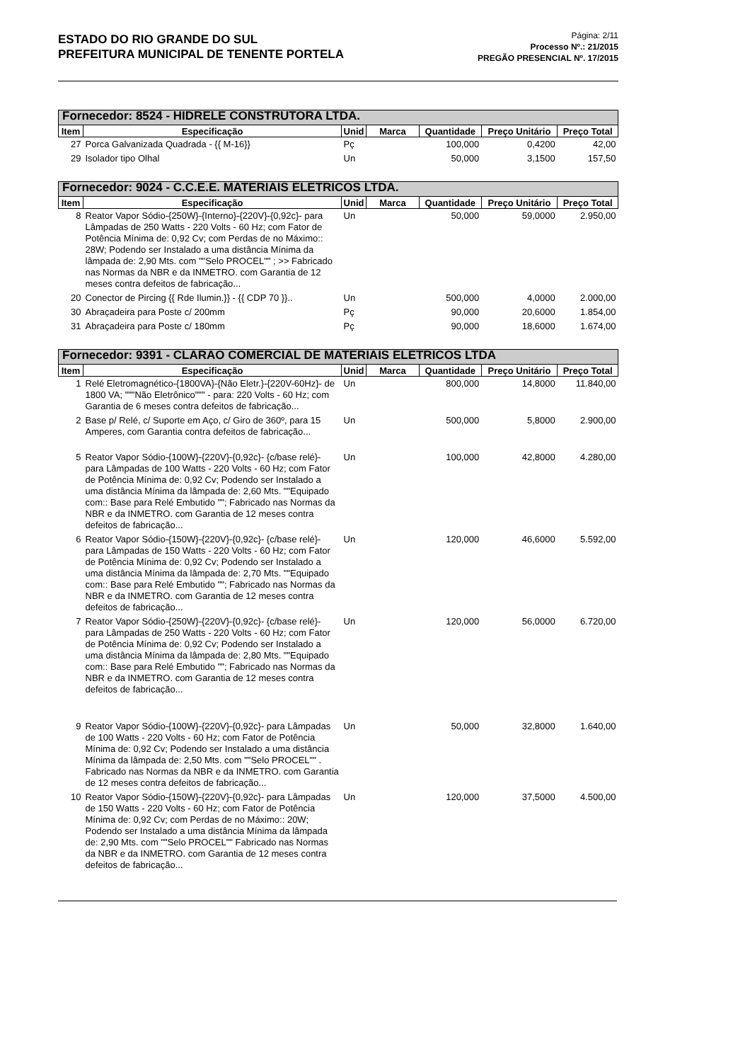ESTADO DO RIO GRANDE DO SUL
PREFEITURA MUNICIPAL DE TENENTE PORTELA
Página: 2/11
Processo Nº.: 21/2015
PREGÃO PRESENCIAL Nº. 17/2015
| Fornecedor: 8524 - HIDRELE CONSTRUTORA LTDA. | | | | | | |
| Item | Especificação | Unid | Marca | Quantidade | Preço Unitário | Preço Total |
| 27 | Porca Galvanizada Quadrada - {{ M-16}} | Pç | | 100,000 | 0,4200 | 42,00 |
| 29 | Isolador tipo Olhal | Un | | 50,000 | 3,1500 | 157,50 |
| Fornecedor: 9024 - C.C.E.E. MATERIAIS ELETRICOS LTDA. | | | | | | |
| Item | Especificação | Unid | Marca | Quantidade | Preço Unitário | Preço Total |
| 8 | Reator Vapor Sódio-{250W}-{Interno}-{220V}-{0,92c}- para Lâmpadas de 250 Watts - 220 Volts - 60 Hz; com Fator de Potência Mínima de: 0,92 Cv; com Perdas de no Máximo:: 28W; Podendo ser Instalado a uma distância Mínima da lâmpada de: 2,90 Mts. com ""Selo PROCEL"" ; >> Fabricado nas Normas da NBR e da INMETRO. com Garantia de 12 meses contra defeitos de fabricação... | Un | | 50,000 | 59,0000 | 2.950,00 |
| 20 | Conector de Pircing {{ Rde Ilumin.}} - {{ CDP 70 }}.. | Un | | 500,000 | 4,0000 | 2.000,00 |
| 30 | Abraçadeira para Poste c/ 200mm | Pç | | 90,000 | 20,6000 | 1.854,00 |
| 31 | Abraçadeira para Poste c/ 180mm | Pç | | 90,000 | 18,6000 | 1.674,00 |
| Fornecedor: 9391 - CLARAO COMERCIAL DE MATERIAIS ELETRICOS LTDA | | | | | | |
| Item | Especificação | Unid | Marca | Quantidade | Preço Unitário | Preço Total |
| 1 | Relé Eletromagnético-{1800VA}-{Não Eletr.}-{220V-60Hz}- de 1800 VA; """Não Eletrônico""" - para: 220 Volts - 60 Hz; com Garantia de 6 meses contra defeitos de fabricação... | Un | | 800,000 | 14,8000 | 11.840,00 |
| 2 | Base p/ Relé, c/ Suporte em Aço, c/ Giro de 360º, para 15 Amperes, com Garantia contra defeitos de fabricação... | Un | | 500,000 | 5,8000 | 2.900,00 |
| 5 | Reator Vapor Sódio-{100W}-{220V}-{0,92c}- {c/base relé}- para Lâmpadas de 100 Watts - 220 Volts - 60 Hz; com Fator de Potência Mínima de: 0,92 Cv; Podendo ser Instalado a uma distância Mínima da lâmpada de: 2,60 Mts. ""Equipado com:: Base para Relé Embutido ""; Fabricado nas Normas da NBR e da INMETRO. com Garantia de 12 meses contra defeitos de fabricação... | Un | | 100,000 | 42,8000 | 4.280,00 |
| 6 | Reator Vapor Sódio-{150W}-{220V}-{0,92c}- {c/base relé}- para Lâmpadas de 150 Watts - 220 Volts - 60 Hz; com Fator de Potência Mínima de: 0,92 Cv; Podendo ser Instalado a uma distância Mínima da lâmpada de: 2,70 Mts. ""Equipado com:: Base para Relé Embutido ""; Fabricado nas Normas da NBR e da INMETRO. com Garantia de 12 meses contra defeitos de fabricação... | Un | | 120,000 | 46,6000 | 5.592,00 |
| 7 | Reator Vapor Sódio-{250W}-{220V}-{0,92c}- {c/base relé}- para Lâmpadas de 250 Watts - 220 Volts - 60 Hz; com Fator de Potência Mínima de: 0,92 Cv; Podendo ser Instalado a uma distância Mínima da lâmpada de: 2,80 Mts. ""Equipado com:: Base para Relé Embutido ""; Fabricado nas Normas da NBR e da INMETRO. com Garantia de 12 meses contra defeitos de fabricação... | Un | | 120,000 | 56,0000 | 6.720,00 |
| 9 | Reator Vapor Sódio-{100W}-{220V}-{0,92c}- para Lâmpadas de 100 Watts - 220 Volts - 60 Hz; com Fator de Potência Mínima de: 0,92 Cv; Podendo ser Instalado a uma distância Mínima da lâmpada de: 2,50 Mts. com ""Selo PROCEL"" . Fabricado nas Normas da NBR e da INMETRO. com Garantia de 12 meses contra defeitos de fabricação... | Un | | 50,000 | 32,8000 | 1.640,00 |
| 10 | Reator Vapor Sódio-{150W}-{220V}-{0,92c}- para Lâmpadas de 150 Watts - 220 Volts - 60 Hz; com Fator de Potência Mínima de: 0,92 Cv; com Perdas de no Máximo:: 20W; Podendo ser Instalado a uma distância Mínima da lâmpada de: 2,90 Mts. com ""Selo PROCEL"" Fabricado nas Normas da NBR e da INMETRO. com Garantia de 12 meses contra defeitos de fabricação... | Un | | 120,000 | 37,5000 | 4.500,00 |